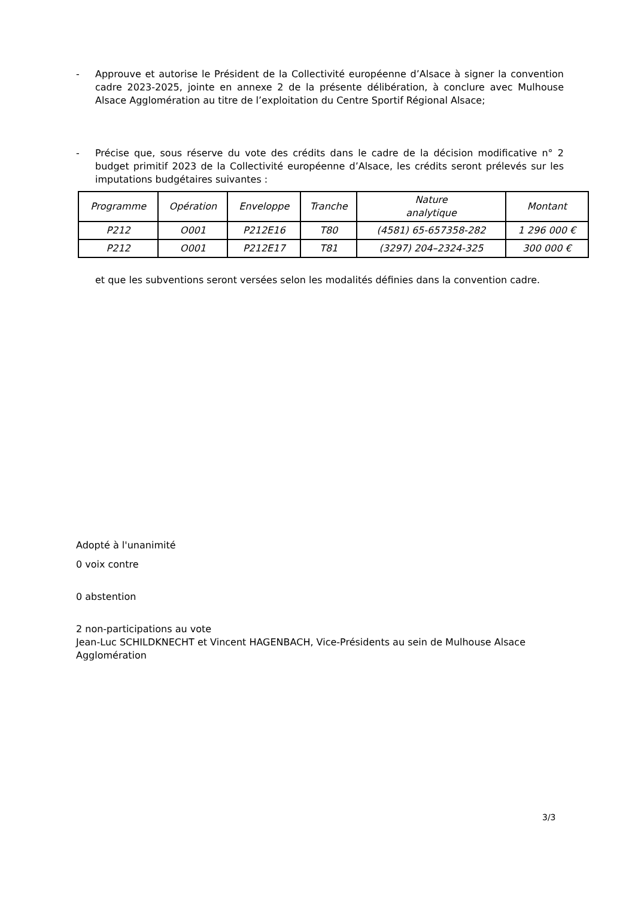- Approuve et autorise le Président de la Collectivité européenne d’Alsace à signer la convention cadre 2023-2025, jointe en annexe 2 de la présente délibération, à conclure avec Mulhouse Alsace Agglomération au titre de l’exploitation du Centre Sportif Régional Alsace;
- Précise que, sous réserve du vote des crédits dans le cadre de la décision modificative n° 2 budget primitif 2023 de la Collectivité européenne d’Alsace, les crédits seront prélevés sur les imputations budgétaires suivantes :
| Programme | Opération | Enveloppe | Tranche | Nature analytique | Montant |
| --- | --- | --- | --- | --- | --- |
| P212 | O001 | P212E16 | T80 | (4581) 65-657358-282 | 1 296 000 € |
| P212 | O001 | P212E17 | T81 | (3297) 204–2324-325 | 300 000 € |
et que les subventions seront versées selon les modalités définies dans la convention cadre.
Adopté à l'unanimité
0 voix contre
0 abstention
2 non-participations au vote
Jean-Luc SCHILDKNECHT et Vincent HAGENBACH, Vice-Présidents au sein de Mulhouse Alsace Agglomération
3/3